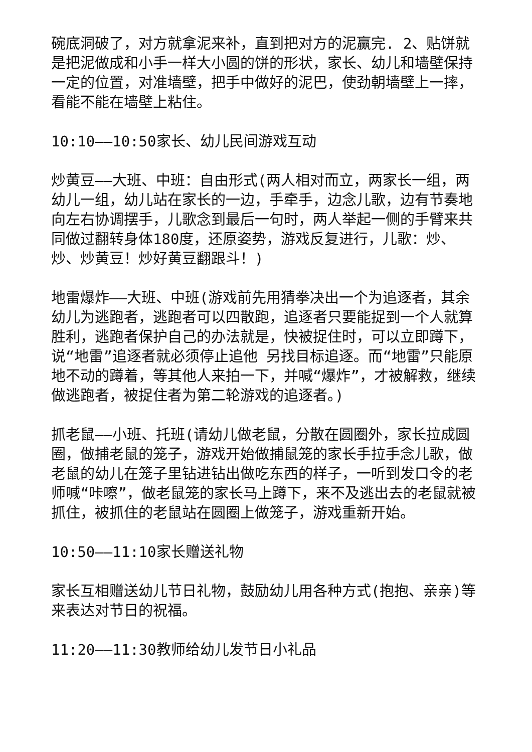碗底洞破了，对方就拿泥来补，直到把对方的泥赢完. 2、贴饼就是把泥做成和小手一样大小圆的饼的形状，家长、幼儿和墙壁保持一定的位置，对准墙壁，把手中做好的泥巴，使劲朝墙壁上一摔，看能不能在墙壁上粘住。
10:10——10:50家长、幼儿民间游戏互动
炒黄豆——大班、中班：自由形式(两人相对而立，两家长一组，两幼儿一组，幼儿站在家长的一边，手牵手，边念儿歌，边有节奏地向左右协调摆手，儿歌念到最后一句时，两人举起一侧的手臂来共同做过翻转身体180度，还原姿势，游戏反复进行，儿歌：炒、炒、炒黄豆！炒好黄豆翻跟斗！)
地雷爆炸——大班、中班(游戏前先用猜拳决出一个为追逐者，其余幼儿为逃跑者，逃跑者可以四散跑，追逐者只要能捉到一个人就算胜利，逃跑者保护自己的办法就是，快被捉住时，可以立即蹲下，说“地雷”追逐者就必须停止追他 另找目标追逐。而“地雷”只能原地不动的蹲着，等其他人来拍一下，并喊“爆炸”，才被解救，继续做逃跑者，被捉住者为第二轮游戏的追逐者。)
抓老鼠——小班、托班(请幼儿做老鼠，分散在圆圈外，家长拉成圆圈，做捕老鼠的笼子，游戏开始做捕鼠笼的家长手拉手念儿歌，做老鼠的幼儿在笼子里钻进钻出做吃东西的样子，一听到发口令的老师喊“咔嚓”，做老鼠笼的家长马上蹲下，来不及逃出去的老鼠就被抓住，被抓住的老鼠站在圆圈上做笼子，游戏重新开始。
10:50——11:10家长赠送礼物
家长互相赠送幼儿节日礼物，鼓励幼儿用各种方式(抱抱、亲亲)等来表达对节日的祝福。
11:20——11:30教师给幼儿发节日小礼品